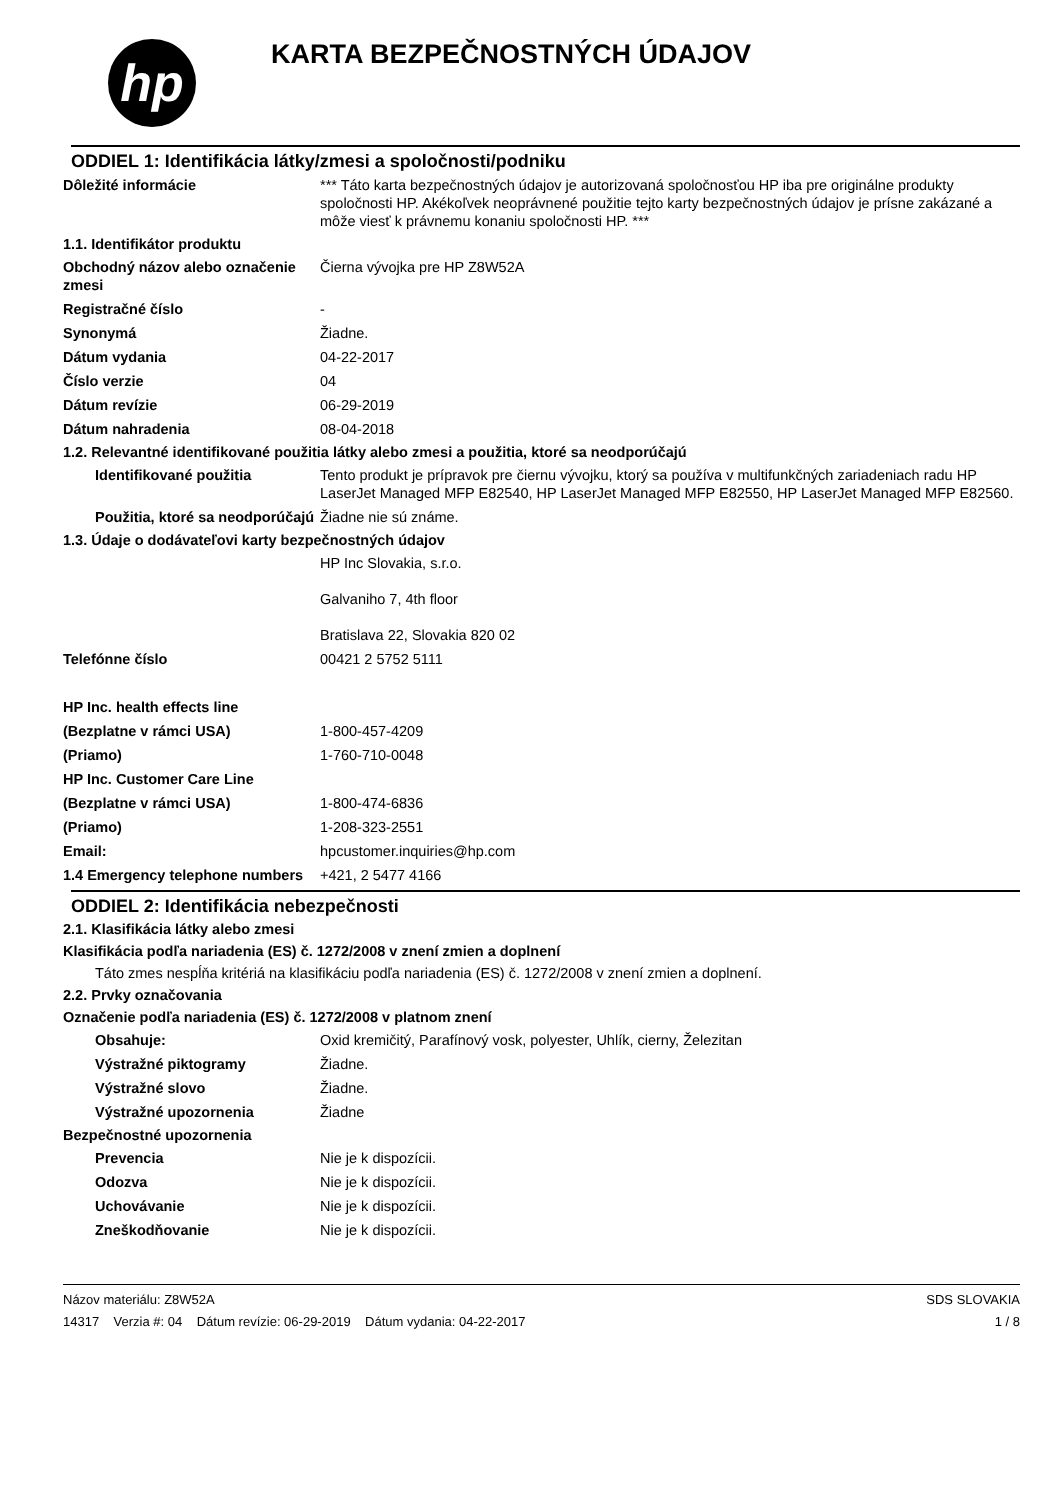hp
KARTA BEZPEČNOSTNÝCH ÚDAJOV
ODDIEL 1: Identifikácia látky/zmesi a spoločnosti/podniku
Dôležité informácie *** Táto karta bezpečnostných údajov je autorizovaná spoločnosťou HP iba pre originálne produkty spoločnosti HP. Akékoľvek neoprávnené použitie tejto karty bezpečnostných údajov je prísne zakázané a môže viesť k právnemu konaniu spoločnosti HP. ***
1.1. Identifikátor produktu
Obchodný názov alebo označenie zmesi
Čierna vývojka pre HP Z8W52A
Registračné číslo -
Synonymá Žiadne.
Dátum vydania 04-22-2017
Číslo verzie 04
Dátum revízie 06-29-2019
Dátum nahradenia 08-04-2018
1.2. Relevantné identifikované použitia látky alebo zmesi a použitia, ktoré sa neodporúčajú
Identifikované použitia Tento produkt je prípravok pre čiernu vývojku, ktorý sa používa v multifunkčných zariadeniach radu HP LaserJet Managed MFP E82540, HP LaserJet Managed MFP E82550, HP LaserJet Managed MFP E82560.
Použitia, ktoré sa neodporúčajú
Žiadne nie sú známe.
1.3. Údaje o dodávateľovi karty bezpečnostných údajov
HP Inc Slovakia, s.r.o.
Galvaniho 7, 4th floor
Bratislava 22, Slovakia 820 02
Telefónne číslo 00421 2 5752 5111
HP Inc. health effects line
(Bezplatne v rámci USA) 1-800-457-4209
(Priamo) 1-760-710-0048
HP Inc. Customer Care Line
(Bezplatne v rámci USA) 1-800-474-6836
(Priamo) 1-208-323-2551
Email: hpcustomer.inquiries@hp.com
1.4 Emergency telephone numbers
+421, 2 5477 4166
ODDIEL 2: Identifikácia nebezpečnosti
2.1. Klasifikácia látky alebo zmesi
Klasifikácia podľa nariadenia (ES) č. 1272/2008 v znení zmien a doplnení
Táto zmes nespĺňa kritériá na klasifikáciu podľa nariadenia (ES) č. 1272/2008 v znení zmien a doplnení.
2.2. Prvky označovania
Označenie podľa nariadenia (ES) č. 1272/2008 v platnom znení
Obsahuje: Oxid kremičitý, Parafínový vosk, polyester, Uhlík, cierny, Železitan
Výstražné piktogramy Žiadne.
Výstražné slovo Žiadne.
Výstražné upozornenia Žiadne
Bezpečnostné upozornenia
Prevencia Nie je k dispozícii.
Odozva Nie je k dispozícii.
Uchovávanie Nie je k dispozícii.
Zneškodňovanie Nie je k dispozícii.
Názov materiálu: Z8W52A
14317 Verzia #: 04 Dátum revízie: 06-29-2019 Dátum vydania: 04-22-2017
SDS SLOVAKIA
1 / 8